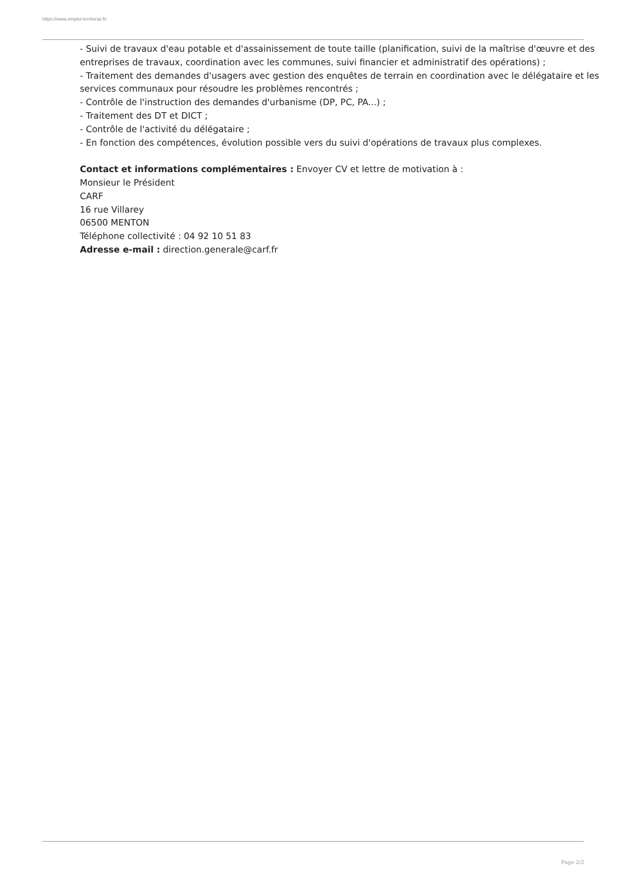https://www.emploi-territorial.fr/
- Suivi de travaux d'eau potable et d'assainissement de toute taille (planification, suivi de la maîtrise d'œuvre et des entreprises de travaux, coordination avec les communes, suivi financier et administratif des opérations) ;
- Traitement des demandes d'usagers avec gestion des enquêtes de terrain en coordination avec le délégataire et les services communaux pour résoudre les problèmes rencontrés ;
- Contrôle de l'instruction des demandes d'urbanisme (DP, PC, PA...) ;
- Traitement des DT et DICT ;
- Contrôle de l'activité du délégataire ;
- En fonction des compétences, évolution possible vers du suivi d'opérations de travaux plus complexes.
Contact et informations complémentaires : Envoyer CV et lettre de motivation à :
Monsieur le Président
CARF
16 rue Villarey
06500 MENTON
Téléphone collectivité : 04 92 10 51 83
Adresse e-mail : direction.generale@carf.fr
Page 2/2